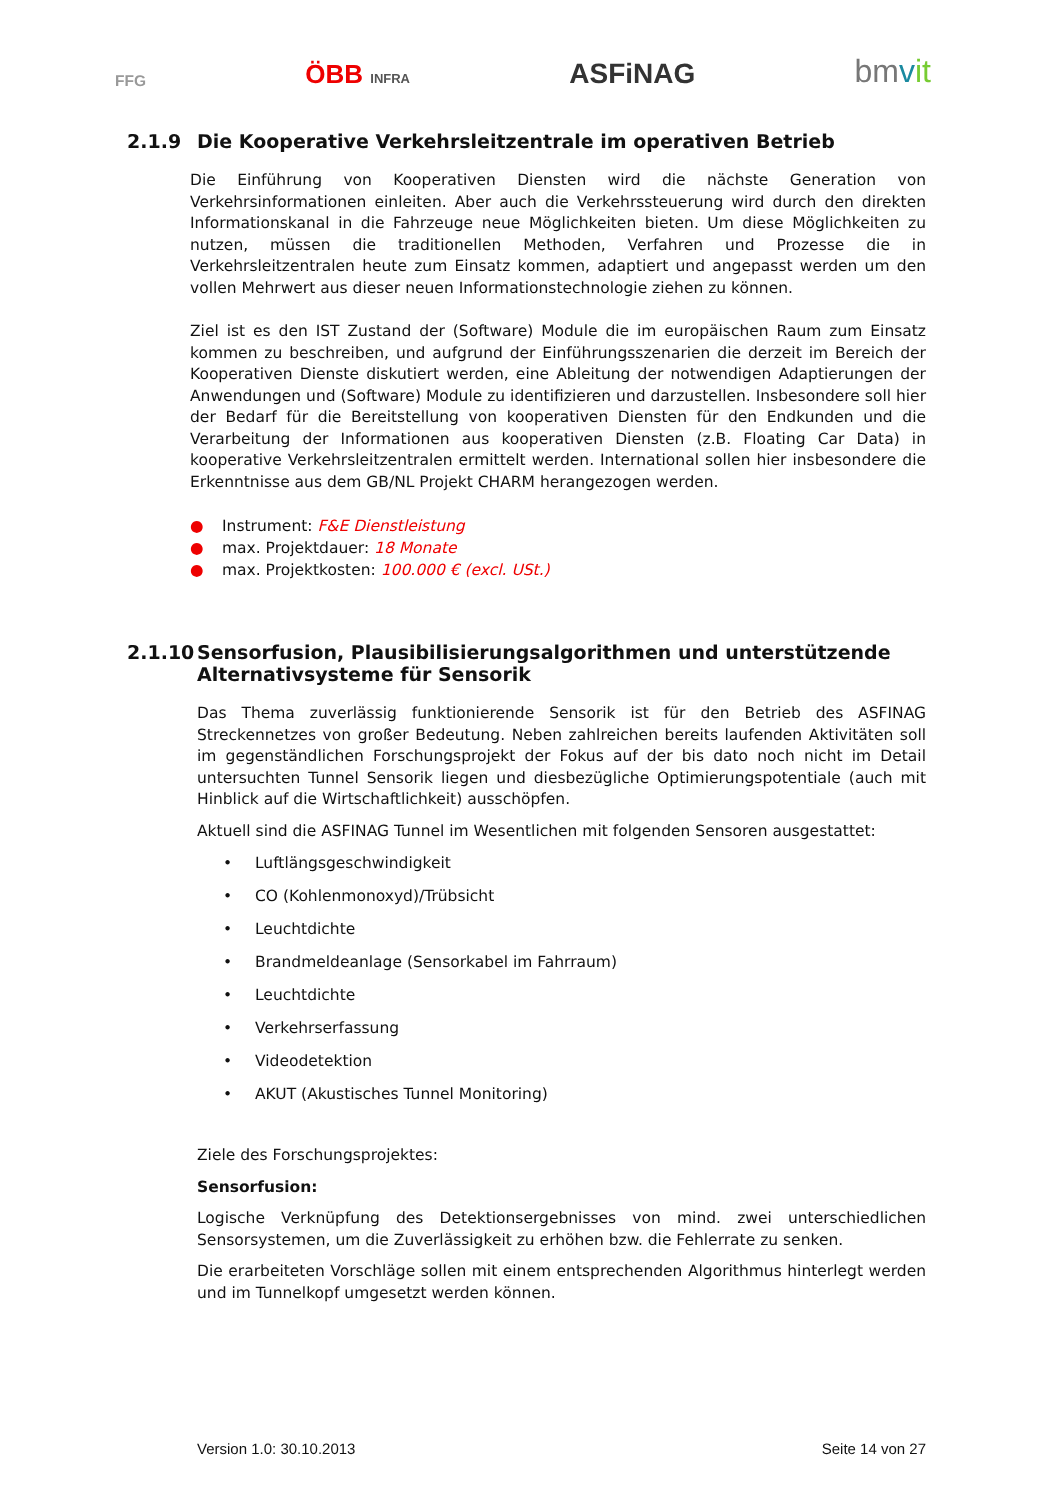FFG ÖBB INFRA ASFiNAG bmvit
2.1.9 Die Kooperative Verkehrsleitzentrale im operativen Betrieb
Die Einführung von Kooperativen Diensten wird die nächste Generation von Verkehrsinformationen einleiten. Aber auch die Verkehrssteuerung wird durch den direkten Informationskanal in die Fahrzeuge neue Möglichkeiten bieten. Um diese Möglichkeiten zu nutzen, müssen die traditionellen Methoden, Verfahren und Prozesse die in Verkehrsleitzentralen heute zum Einsatz kommen, adaptiert und angepasst werden um den vollen Mehrwert aus dieser neuen Informationstechnologie ziehen zu können.
Ziel ist es den IST Zustand der (Software) Module die im europäischen Raum zum Einsatz kommen zu beschreiben, und aufgrund der Einführungsszenarien die derzeit im Bereich der Kooperativen Dienste diskutiert werden, eine Ableitung der notwendigen Adaptierungen der Anwendungen und (Software) Module zu identifizieren und darzustellen. Insbesondere soll hier der Bedarf für die Bereitstellung von kooperativen Diensten für den Endkunden und die Verarbeitung der Informationen aus kooperativen Diensten (z.B. Floating Car Data) in kooperative Verkehrsleitzentralen ermittelt werden. International sollen hier insbesondere die Erkenntnisse aus dem GB/NL Projekt CHARM herangezogen werden.
● Instrument: F&E Dienstleistung
● max. Projektdauer: 18 Monate
● max. Projektkosten: 100.000 € (excl. USt.)
2.1.10 Sensorfusion, Plausibilisierungsalgorithmen und unterstützende Alternativsysteme für Sensorik
Das Thema zuverlässig funktionierende Sensorik ist für den Betrieb des ASFINAG Streckennetzes von großer Bedeutung. Neben zahlreichen bereits laufenden Aktivitäten soll im gegenständlichen Forschungsprojekt der Fokus auf der bis dato noch nicht im Detail untersuchten Tunnel Sensorik liegen und diesbezügliche Optimierungspotentiale (auch mit Hinblick auf die Wirtschaftlichkeit) ausschöpfen.
Aktuell sind die ASFINAG Tunnel im Wesentlichen mit folgenden Sensoren ausgestattet:
• Luftlängsgeschwindigkeit
• CO (Kohlenmonoxyd)/Trübsicht
• Leuchtdichte
• Brandmeldeanlage (Sensorkabel im Fahrraum)
• Leuchtdichte
• Verkehrserfassung
• Videodetektion
• AKUT (Akustisches Tunnel Monitoring)
Ziele des Forschungsprojektes:
Sensorfusion:
Logische Verknüpfung des Detektionsergebnisses von mind. zwei unterschiedlichen Sensorsystemen, um die Zuverlässigkeit zu erhöhen bzw. die Fehlerrate zu senken.
Die erarbeiteten Vorschläge sollen mit einem entsprechenden Algorithmus hinterlegt werden und im Tunnelkopf umgesetzt werden können.
Version 1.0: 30.10.2013 Seite 14 von 27